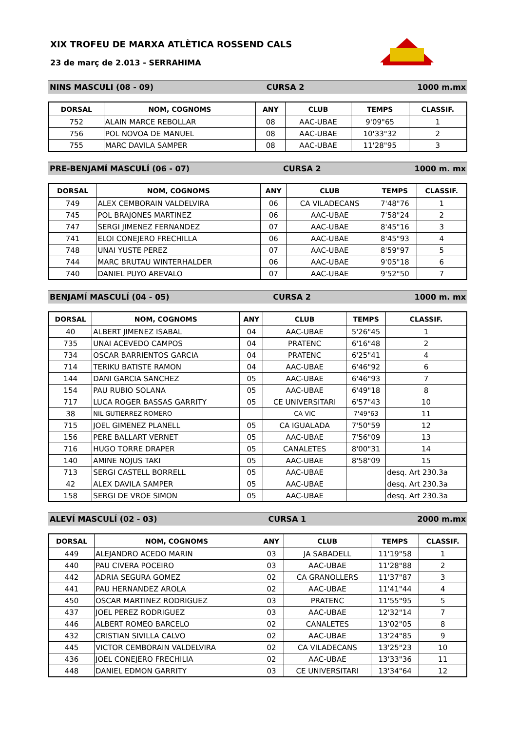XIX TROFEU DE MARXA ATLÈTICA ROSSEND CALS
23 de març de 2.013 - SERRAHIMA
NINS MASCULI (08 - 09) CURSA 2 1000 m.mx
| DORSAL | NOM, COGNOMS | ANY | CLUB | TEMPS | CLASSIF. |
| --- | --- | --- | --- | --- | --- |
| 752 | ALAIN MARCE REBOLLAR | 08 | AAC-UBAE | 9'09"65 | 1 |
| 756 | POL NOVOA DE MANUEL | 08 | AAC-UBAE | 10'33"32 | 2 |
| 755 | MARC DAVILA SAMPER | 08 | AAC-UBAE | 11'28"95 | 3 |
PRE-BENJAMÍ MASCULÍ (06 - 07) CURSA 2 1000 m. mx
| DORSAL | NOM, COGNOMS | ANY | CLUB | TEMPS | CLASSIF. |
| --- | --- | --- | --- | --- | --- |
| 749 | ALEX CEMBORAIN VALDELVIRA | 06 | CA VILADECANS | 7'48"76 | 1 |
| 745 | POL BRAJONES MARTINEZ | 06 | AAC-UBAE | 7'58"24 | 2 |
| 747 | SERGI JIMENEZ FERNANDEZ | 07 | AAC-UBAE | 8'45"16 | 3 |
| 741 | ELOI CONEJERO FRECHILLA | 06 | AAC-UBAE | 8'45"93 | 4 |
| 748 | UNAI YUSTE PEREZ | 07 | AAC-UBAE | 8'59"97 | 5 |
| 744 | MARC BRUTAU WINTERHALDER | 06 | AAC-UBAE | 9'05"18 | 6 |
| 740 | DANIEL PUYO AREVALO | 07 | AAC-UBAE | 9'52"50 | 7 |
BENJAMÍ MASCULÍ (04 - 05) CURSA 2 1000 m. mx
| DORSAL | NOM, COGNOMS | ANY | CLUB | TEMPS | CLASSIF. |
| --- | --- | --- | --- | --- | --- |
| 40 | ALBERT JIMENEZ ISABAL | 04 | AAC-UBAE | 5'26"45 | 1 |
| 735 | UNAI ACEVEDO CAMPOS | 04 | PRATENC | 6'16"48 | 2 |
| 734 | OSCAR BARRIENTOS GARCIA | 04 | PRATENC | 6'25"41 | 4 |
| 714 | TERIKU BATISTE RAMON | 04 | AAC-UBAE | 6'46"92 | 6 |
| 144 | DANI GARCIA SANCHEZ | 05 | AAC-UBAE | 6'46"93 | 7 |
| 154 | PAU RUBIO SOLANA | 05 | AAC-UBAE | 6'49"18 | 8 |
| 717 | LUCA ROGER BASSAS GARRITY | 05 | CE UNIVERSITARI | 6'57"43 | 10 |
| 38 | NIL GUTIERREZ ROMERO | | CA VIC | 7'49"63 | 11 |
| 715 | JOEL GIMENEZ PLANELL | 05 | CA IGUALADA | 7'50"59 | 12 |
| 156 | PERE BALLART VERNET | 05 | AAC-UBAE | 7'56"09 | 13 |
| 716 | HUGO TORRE DRAPER | 05 | CANALETES | 8'00"31 | 14 |
| 140 | AMINE NOJUS TAKI | 05 | AAC-UBAE | 8'58"09 | 15 |
| 713 | SERGI CASTELL BORRELL | 05 | AAC-UBAE | | desq. Art 230.3a |
| 42 | ALEX DAVILA SAMPER | 05 | AAC-UBAE | | desq. Art 230.3a |
| 158 | SERGI DE VROE SIMON | 05 | AAC-UBAE | | desq. Art 230.3a |
ALEVÍ MASCULÍ (02 - 03) CURSA 1 2000 m.mx
| DORSAL | NOM, COGNOMS | ANY | CLUB | TEMPS | CLASSIF. |
| --- | --- | --- | --- | --- | --- |
| 449 | ALEJANDRO ACEDO MARIN | 03 | JA SABADELL | 11'19"58 | 1 |
| 440 | PAU CIVERA POCEIRO | 03 | AAC-UBAE | 11'28"88 | 2 |
| 442 | ADRIA SEGURA GOMEZ | 02 | CA GRANOLLERS | 11'37"87 | 3 |
| 441 | PAU HERNANDEZ AROLA | 02 | AAC-UBAE | 11'41"44 | 4 |
| 450 | OSCAR MARTINEZ RODRIGUEZ | 03 | PRATENC | 11'55"95 | 5 |
| 437 | JOEL PEREZ RODRIGUEZ | 03 | AAC-UBAE | 12'32"14 | 7 |
| 446 | ALBERT ROMEO BARCELO | 02 | CANALETES | 13'02"05 | 8 |
| 432 | CRISTIAN SIVILLA CALVO | 02 | AAC-UBAE | 13'24"85 | 9 |
| 445 | VICTOR CEMBORAIN VALDELVIRA | 02 | CA VILADECANS | 13'25"23 | 10 |
| 436 | JOEL CONEJERO FRECHILIA | 02 | AAC-UBAE | 13'33"36 | 11 |
| 448 | DANIEL EDMON GARRITY | 03 | CE UNIVERSITARI | 13'34"64 | 12 |